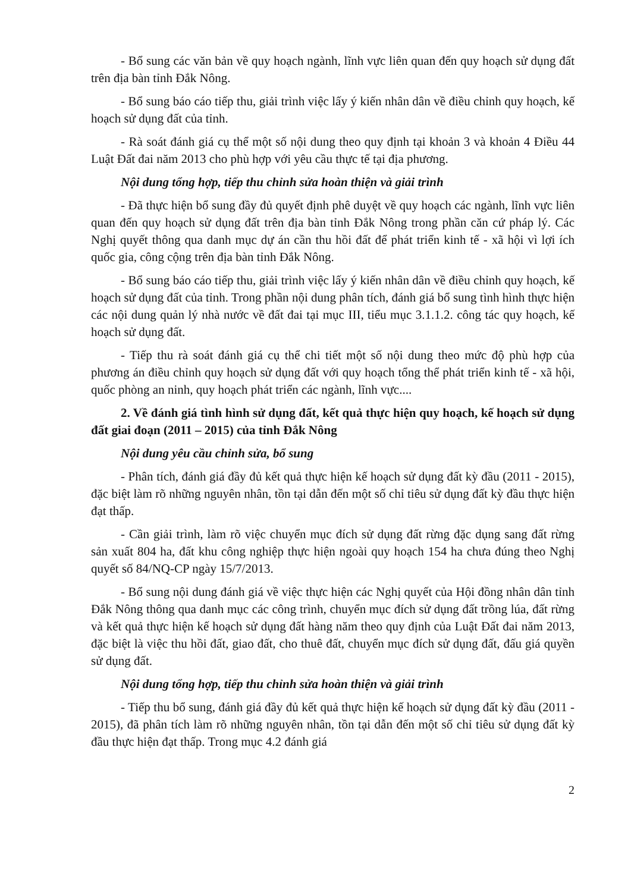- Bổ sung các văn bản về quy hoạch ngành, lĩnh vực liên quan đến quy hoạch sử dụng đất trên địa bàn tỉnh Đắk Nông.
- Bổ sung báo cáo tiếp thu, giải trình việc lấy ý kiến nhân dân về điều chỉnh quy hoạch, kế hoạch sử dụng đất của tỉnh.
- Rà soát đánh giá cụ thể một số nội dung theo quy định tại khoản 3 và khoản 4 Điều 44 Luật Đất đai năm 2013 cho phù hợp với yêu cầu thực tế tại địa phương.
Nội dung tổng hợp, tiếp thu chỉnh sửa hoàn thiện và giải trình
- Đã thực hiện bổ sung đầy đủ quyết định phê duyệt về quy hoạch các ngành, lĩnh vực liên quan đến quy hoạch sử dụng đất trên địa bàn tỉnh Đắk Nông trong phần căn cứ pháp lý. Các Nghị quyết thông qua danh mục dự án cần thu hồi đất để phát triển kinh tế - xã hội vì lợi ích quốc gia, công cộng trên địa bàn tỉnh Đắk Nông.
- Bổ sung báo cáo tiếp thu, giải trình việc lấy ý kiến nhân dân về điều chỉnh quy hoạch, kế hoạch sử dụng đất của tỉnh. Trong phần nội dung phân tích, đánh giá bổ sung tình hình thực hiện các nội dung quản lý nhà nước về đất đai tại mục III, tiểu mục 3.1.1.2. công tác quy hoạch, kế hoạch sử dụng đất.
- Tiếp thu rà soát đánh giá cụ thể chi tiết một số nội dung theo mức độ phù hợp của phương án điều chỉnh quy hoạch sử dụng đất với quy hoạch tổng thể phát triển kinh tế - xã hội, quốc phòng an ninh, quy hoạch phát triển các ngành, lĩnh vực....
2. Về đánh giá tình hình sử dụng đất, kết quả thực hiện quy hoạch, kế hoạch sử dụng đất giai đoạn (2011 – 2015) của tỉnh Đắk Nông
Nội dung yêu cầu chỉnh sửa, bổ sung
- Phân tích, đánh giá đầy đủ kết quả thực hiện kế hoạch sử dụng đất kỳ đầu (2011 - 2015), đặc biệt làm rõ những nguyên nhân, tồn tại dẫn đến một số chỉ tiêu sử dụng đất kỳ đầu thực hiện đạt thấp.
- Cần giải trình, làm rõ việc chuyển mục đích sử dụng đất rừng đặc dụng sang đất rừng sản xuất 804 ha, đất khu công nghiệp thực hiện ngoài quy hoạch 154 ha chưa đúng theo Nghị quyết số 84/NQ-CP ngày 15/7/2013.
- Bổ sung nội dung đánh giá về việc thực hiện các Nghị quyết của Hội đồng nhân dân tỉnh Đắk Nông thông qua danh mục các công trình, chuyển mục đích sử dụng đất trồng lúa, đất rừng và kết quả thực hiện kế hoạch sử dụng đất hàng năm theo quy định của Luật Đất đai năm 2013, đặc biệt là việc thu hồi đất, giao đất, cho thuê đất, chuyển mục đích sử dụng đất, đấu giá quyền sử dụng đất.
Nội dung tổng hợp, tiếp thu chỉnh sửa hoàn thiện và giải trình
- Tiếp thu bổ sung, đánh giá đầy đủ kết quả thực hiện kế hoạch sử dụng đất kỳ đầu (2011 - 2015), đã phân tích làm rõ những nguyên nhân, tồn tại dẫn đến một số chỉ tiêu sử dụng đất kỳ đầu thực hiện đạt thấp. Trong mục 4.2 đánh giá
2